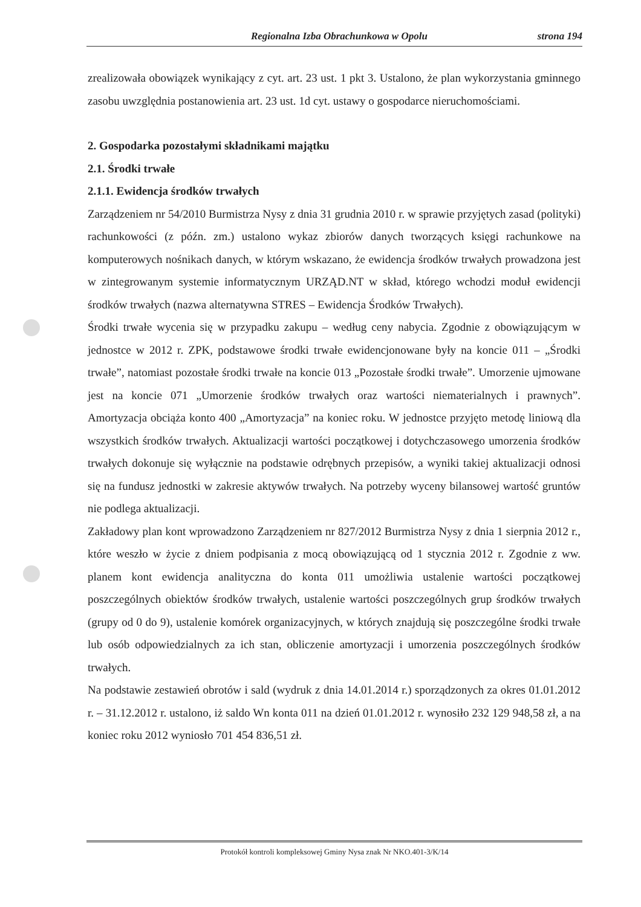Regionalna Izba Obrachunkowa w Opolu strona 194
zrealizowała obowiązek wynikający z cyt. art. 23 ust. 1 pkt 3. Ustalono, że plan wykorzystania gminnego zasobu uwzględnia postanowienia art. 23 ust. 1d cyt. ustawy o gospodarce nieruchomościami.
2. Gospodarka pozostałymi składnikami majątku
2.1. Środki trwałe
2.1.1. Ewidencja środków trwałych
Zarządzeniem nr 54/2010 Burmistrza Nysy z dnia 31 grudnia 2010 r. w sprawie przyjętych zasad (polityki) rachunkowości (z późn. zm.) ustalono wykaz zbiorów danych tworzących księgi rachunkowe na komputerowych nośnikach danych, w którym wskazano, że ewidencja środków trwałych prowadzona jest w zintegrowanym systemie informatycznym URZĄD.NT w skład, którego wchodzi moduł ewidencji środków trwałych (nazwa alternatywna STRES – Ewidencja Środków Trwałych).
Środki trwałe wycenia się w przypadku zakupu – według ceny nabycia. Zgodnie z obowiązującym w jednostce w 2012 r. ZPK, podstawowe środki trwałe ewidencjonowane były na koncie 011 – „Środki trwałe”, natomiast pozostałe środki trwałe na koncie 013 „Pozostałe środki trwałe”. Umorzenie ujmowane jest na koncie 071 „Umorzenie środków trwałych oraz wartości niematerialnych i prawnych”. Amortyzacja obciąża konto 400 „Amortyzacja” na koniec roku. W jednostce przyjęto metodę liniową dla wszystkich środków trwałych. Aktualizacji wartości początkowej i dotychczasowego umorzenia środków trwałych dokonuje się wyłącznie na podstawie odrębnych przepisów, a wyniki takiej aktualizacji odnosi się na fundusz jednostki w zakresie aktywów trwałych. Na potrzeby wyceny bilansowej wartość gruntów nie podlega aktualizacji.
Zakładowy plan kont wprowadzono Zarządzeniem nr 827/2012 Burmistrza Nysy z dnia 1 sierpnia 2012 r., które weszło w życie z dniem podpisania z mocą obowiązującą od 1 stycznia 2012 r. Zgodnie z ww. planem kont ewidencja analityczna do konta 011 umożliwia ustalenie wartości początkowej poszczególnych obiektów środków trwałych, ustalenie wartości poszczególnych grup środków trwałych (grupy od 0 do 9), ustalenie komórek organizacyjnych, w których znajdują się poszczególne środki trwałe lub osób odpowiedzialnych za ich stan, obliczenie amortyzacji i umorzenia poszczególnych środków trwałych.
Na podstawie zestawień obrotów i sald (wydruk z dnia 14.01.2014 r.) sporządzonych za okres 01.01.2012 r. – 31.12.2012 r. ustalono, iż saldo Wn konta 011 na dzień 01.01.2012 r. wynosiło 232 129 948,58 zł, a na koniec roku 2012 wyniosło 701 454 836,51 zł.
Protokół kontroli kompleksowej Gminy Nysa znak Nr NKO.401-3/K/14